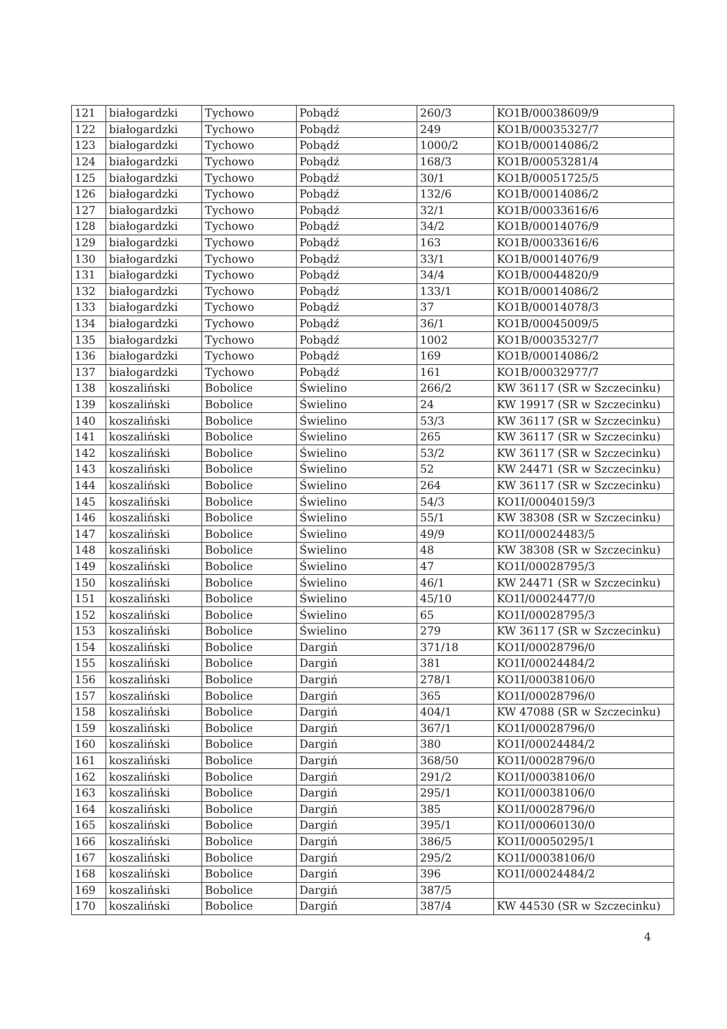| 121 | białogardzki | Tychowo | Pobądź | 260/3 | KO1B/00038609/9 |
| 122 | białogardzki | Tychowo | Pobądź | 249 | KO1B/00035327/7 |
| 123 | białogardzki | Tychowo | Pobądź | 1000/2 | KO1B/00014086/2 |
| 124 | białogardzki | Tychowo | Pobądź | 168/3 | KO1B/00053281/4 |
| 125 | białogardzki | Tychowo | Pobądź | 30/1 | KO1B/00051725/5 |
| 126 | białogardzki | Tychowo | Pobądź | 132/6 | KO1B/00014086/2 |
| 127 | białogardzki | Tychowo | Pobądź | 32/1 | KO1B/00033616/6 |
| 128 | białogardzki | Tychowo | Pobądź | 34/2 | KO1B/00014076/9 |
| 129 | białogardzki | Tychowo | Pobądź | 163 | KO1B/00033616/6 |
| 130 | białogardzki | Tychowo | Pobądź | 33/1 | KO1B/00014076/9 |
| 131 | białogardzki | Tychowo | Pobądź | 34/4 | KO1B/00044820/9 |
| 132 | białogardzki | Tychowo | Pobądź | 133/1 | KO1B/00014086/2 |
| 133 | białogardzki | Tychowo | Pobądź | 37 | KO1B/00014078/3 |
| 134 | białogardzki | Tychowo | Pobądź | 36/1 | KO1B/00045009/5 |
| 135 | białogardzki | Tychowo | Pobądź | 1002 | KO1B/00035327/7 |
| 136 | białogardzki | Tychowo | Pobądź | 169 | KO1B/00014086/2 |
| 137 | białogardzki | Tychowo | Pobądź | 161 | KO1B/00032977/7 |
| 138 | koszaliński | Bobolice | Świelino | 266/2 | KW 36117 (SR w Szczecinku) |
| 139 | koszaliński | Bobolice | Świelino | 24 | KW 19917 (SR w Szczecinku) |
| 140 | koszaliński | Bobolice | Świelino | 53/3 | KW 36117 (SR w Szczecinku) |
| 141 | koszaliński | Bobolice | Świelino | 265 | KW 36117 (SR w Szczecinku) |
| 142 | koszaliński | Bobolice | Świelino | 53/2 | KW 36117 (SR w Szczecinku) |
| 143 | koszaliński | Bobolice | Świelino | 52 | KW 24471 (SR w Szczecinku) |
| 144 | koszaliński | Bobolice | Świelino | 264 | KW 36117 (SR w Szczecinku) |
| 145 | koszaliński | Bobolice | Świelino | 54/3 | KO1I/00040159/3 |
| 146 | koszaliński | Bobolice | Świelino | 55/1 | KW 38308 (SR w Szczecinku) |
| 147 | koszaliński | Bobolice | Świelino | 49/9 | KO1I/00024483/5 |
| 148 | koszaliński | Bobolice | Świelino | 48 | KW 38308 (SR w Szczecinku) |
| 149 | koszaliński | Bobolice | Świelino | 47 | KO1I/00028795/3 |
| 150 | koszaliński | Bobolice | Świelino | 46/1 | KW 24471 (SR w Szczecinku) |
| 151 | koszaliński | Bobolice | Świelino | 45/10 | KO1I/00024477/0 |
| 152 | koszaliński | Bobolice | Świelino | 65 | KO1I/00028795/3 |
| 153 | koszaliński | Bobolice | Świelino | 279 | KW 36117 (SR w Szczecinku) |
| 154 | koszaliński | Bobolice | Dargiń | 371/18 | KO1I/00028796/0 |
| 155 | koszaliński | Bobolice | Dargiń | 381 | KO1I/00024484/2 |
| 156 | koszaliński | Bobolice | Dargiń | 278/1 | KO1I/00038106/0 |
| 157 | koszaliński | Bobolice | Dargiń | 365 | KO1I/00028796/0 |
| 158 | koszaliński | Bobolice | Dargiń | 404/1 | KW 47088 (SR w Szczecinku) |
| 159 | koszaliński | Bobolice | Dargiń | 367/1 | KO1I/00028796/0 |
| 160 | koszaliński | Bobolice | Dargiń | 380 | KO1I/00024484/2 |
| 161 | koszaliński | Bobolice | Dargiń | 368/50 | KO1I/00028796/0 |
| 162 | koszaliński | Bobolice | Dargiń | 291/2 | KO1I/00038106/0 |
| 163 | koszaliński | Bobolice | Dargiń | 295/1 | KO1I/00038106/0 |
| 164 | koszaliński | Bobolice | Dargiń | 385 | KO1I/00028796/0 |
| 165 | koszaliński | Bobolice | Dargiń | 395/1 | KO1I/00060130/0 |
| 166 | koszaliński | Bobolice | Dargiń | 386/5 | KO1I/00050295/1 |
| 167 | koszaliński | Bobolice | Dargiń | 295/2 | KO1I/00038106/0 |
| 168 | koszaliński | Bobolice | Dargiń | 396 | KO1I/00024484/2 |
| 169 | koszaliński | Bobolice | Dargiń | 387/5 | |
| 170 | koszaliński | Bobolice | Dargiń | 387/4 | KW 44530 (SR w Szczecinku) |
4